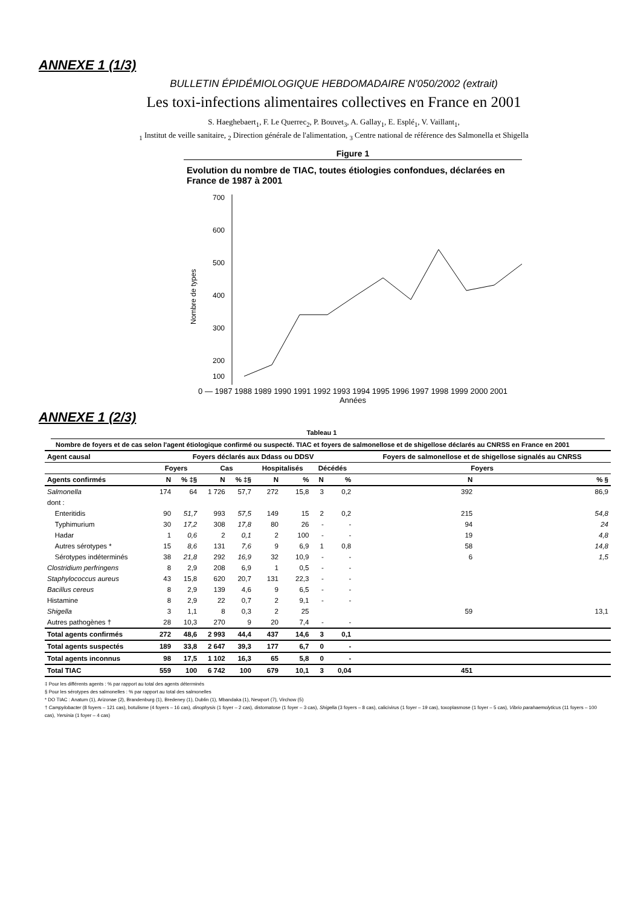ANNEXE 1 (1/3)
BULLETIN ÉPIDÉMIOLOGIQUE HEBDOMADAIRE N'050/2002 (extrait)
Les toxi-infections alimentaires collectives en France en 2001
S. Haeghebaert<sub>1</sub>, F. Le Querrec<sub>2</sub>, P. Bouvet<sub>3</sub>, A. Gallay<sub>1</sub>, E. Esplé<sub>1</sub>, V. Vaillant<sub>1</sub>,
<sub>1</sub> Institut de veille sanitaire, <sub>2</sub> Direction générale de l'alimentation, <sub>3</sub> Centre national de référence des Salmonella et Shigella
Figure 1
Evolution du nombre de TIAC, toutes étiologies confondues, déclarées en France de 1987 à 2001
Nombre de types
700
600
500
400
300
200
100
0 — 1987 1988 1989 1990 1991 1992 1993 1994 1995 1996 1997 1998 1999 2000 2001
Années
ANNEXE 1 (2/3)
Tableau 1
Nombre de foyers et de cas selon l'agent étiologique confirmé ou suspecté. TIAC et foyers de salmonellose et de shigellose déclarés au CNRSS en France en 2001
| Agent causal | Foyers déclarés aux Ddass ou DDSV | | | | | | | | Foyers de salmonellose et de shigellose signalés au CNRSS | |
| --- | --- | --- | --- | --- | --- | --- | --- | --- | --- | --- |
| | Foyers | | Cas | | Hospitalisés | | Décédés | | Foyers | |
| Agents confirmés | N | % ‡§ | N | % ‡§ | N | % | N | % | N | % § |
| Salmonella | 174 | 64 | 1 726 | 57,7 | 272 | 15,8 | 3 | 0,2 | 392 | 86,9 |
| dont : | | | | | | | | | | |
| Enteritidis | 90 | 51,7 | 993 | 57,5 | 149 | 15 | 2 | 0,2 | 215 | 54,8 |
| Typhimurium | 30 | 17,2 | 308 | 17,8 | 80 | 26 | - | - | 94 | 24 |
| Hadar | 1 | 0,6 | 2 | 0,1 | 2 | 100 | - | - | 19 | 4,8 |
| Autres sérotypes * | 15 | 8,6 | 131 | 7,6 | 9 | 6,9 | 1 | 0,8 | 58 | 14,8 |
| Sérotypes indéterminés | 38 | 21,8 | 292 | 16,9 | 32 | 10,9 | - | - | 6 | 1,5 |
| Clostridium perfringens | 8 | 2,9 | 208 | 6,9 | 1 | 0,5 | - | - | | |
| Staphylococcus aureus | 43 | 15,8 | 620 | 20,7 | 131 | 22,3 | - | - | | |
| Bacillus cereus | 8 | 2,9 | 139 | 4,6 | 9 | 6,5 | - | - | | |
| Histamine | 8 | 2,9 | 22 | 0,7 | 2 | 9,1 | - | - | | |
| Shigella | 3 | 1,1 | 8 | 0,3 | 2 | 25 | | | 59 | 13,1 |
| Autres pathogènes † | 28 | 10,3 | 270 | 9 | 20 | 7,4 | - | - | | |
| Total agents confirmés | 272 | 48,6 | 2 993 | 44,4 | 437 | 14,6 | 3 | 0,1 | | |
| Total agents suspectés | 189 | 33,8 | 2 647 | 39,3 | 177 | 6,7 | 0 | - | | |
| Total agents inconnus | 98 | 17,5 | 1 102 | 16,3 | 65 | 5,8 | 0 | - | | |
| Total TIAC | 559 | 100 | 6 742 | 100 | 679 | 10,1 | 3 | 0,04 | 451 | |
‡ Pour les différents agents : % par rapport au total des agents déterminés
§ Pour les sérotypes des salmonelles : % par rapport au total des salmonelles
* DO TIAC : Anatum (1), Arizonae (2), Brandenburg (1), Bredeney (1), Dublin (1), Mbandaka (1), Newport (7), Virchow (5)
† Campylobacter (8 foyers – 121 cas), botulisme (4 foyers – 16 cas), dinophysis (1 foyer – 2 cas), distomatose (1 foyer – 3 cas), Shigella (3 foyers – 8 cas), calicivirus (1 foyer – 19 cas), toxoplasmose (1 foyer – 5 cas), Vibrio parahaemolyticus (11 foyers – 100 cas), Yersinia (1 foyer – 4 cas)